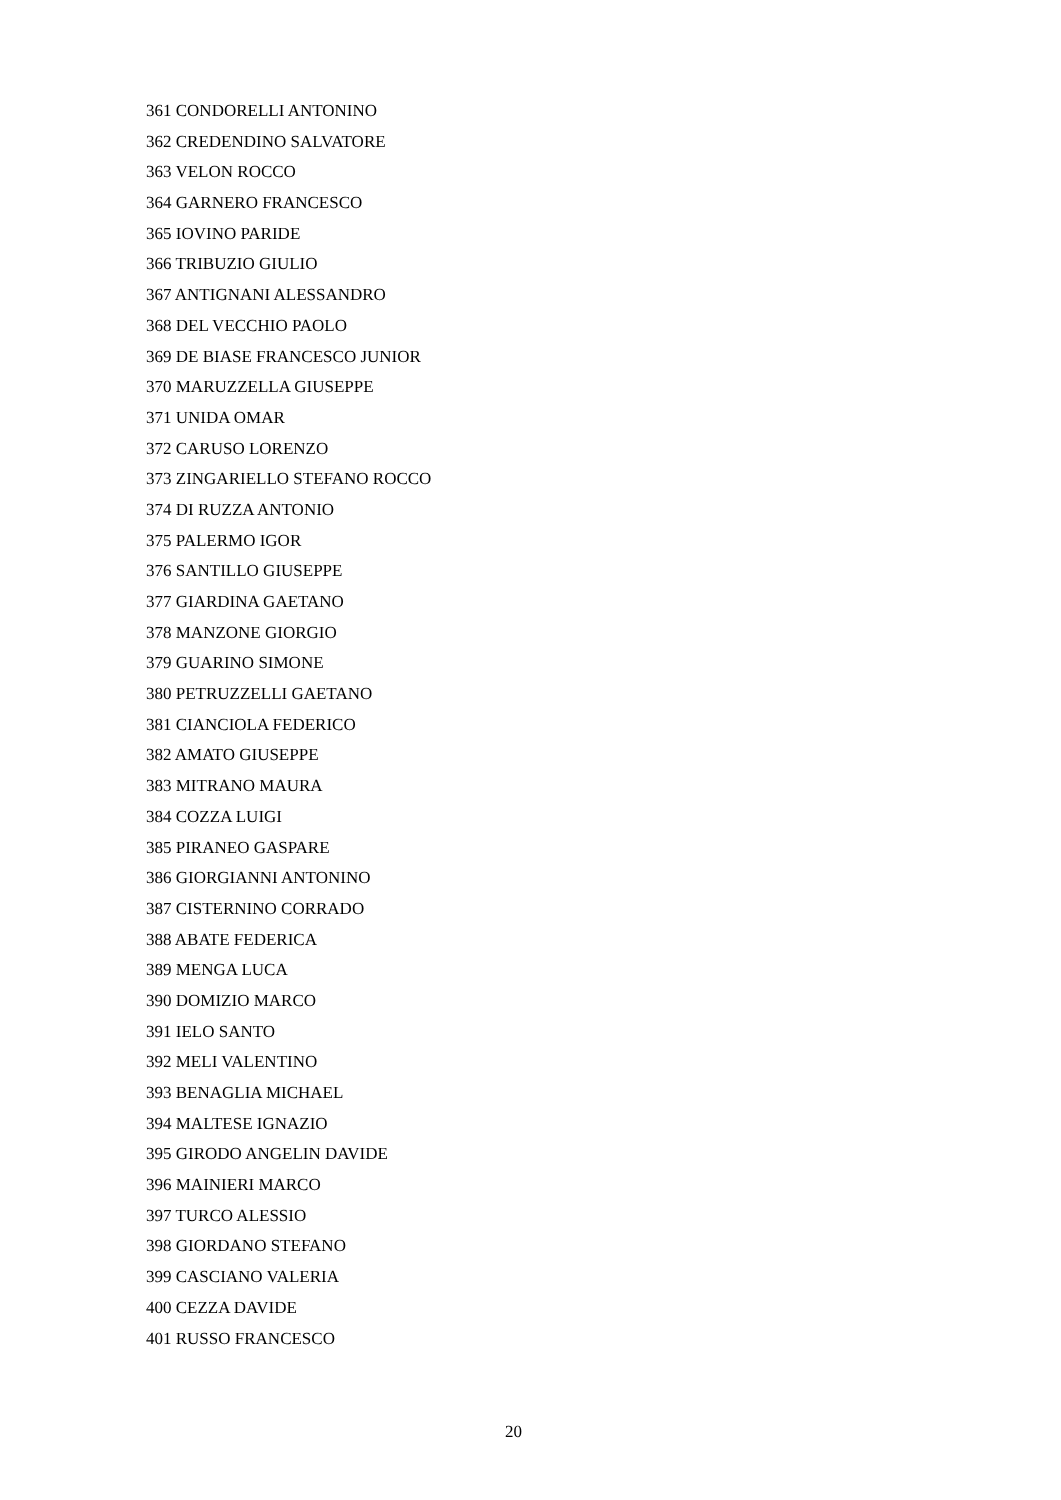361 CONDORELLI ANTONINO
362 CREDENDINO SALVATORE
363 VELON ROCCO
364 GARNERO FRANCESCO
365 IOVINO PARIDE
366 TRIBUZIO GIULIO
367 ANTIGNANI ALESSANDRO
368 DEL VECCHIO PAOLO
369 DE BIASE FRANCESCO JUNIOR
370 MARUZZELLA GIUSEPPE
371 UNIDA OMAR
372 CARUSO LORENZO
373 ZINGARIELLO STEFANO ROCCO
374 DI RUZZA ANTONIO
375 PALERMO IGOR
376 SANTILLO GIUSEPPE
377 GIARDINA GAETANO
378 MANZONE GIORGIO
379 GUARINO SIMONE
380 PETRUZZELLI GAETANO
381 CIANCIOLA FEDERICO
382 AMATO GIUSEPPE
383 MITRANO MAURA
384 COZZA LUIGI
385 PIRANEO GASPARE
386 GIORGIANNI ANTONINO
387 CISTERNINO CORRADO
388 ABATE FEDERICA
389 MENGA LUCA
390 DOMIZIO MARCO
391 IELO SANTO
392 MELI VALENTINO
393 BENAGLIA MICHAEL
394 MALTESE IGNAZIO
395 GIRODO ANGELIN DAVIDE
396 MAINIERI MARCO
397 TURCO ALESSIO
398 GIORDANO STEFANO
399 CASCIANO VALERIA
400 CEZZA DAVIDE
401 RUSSO FRANCESCO
20